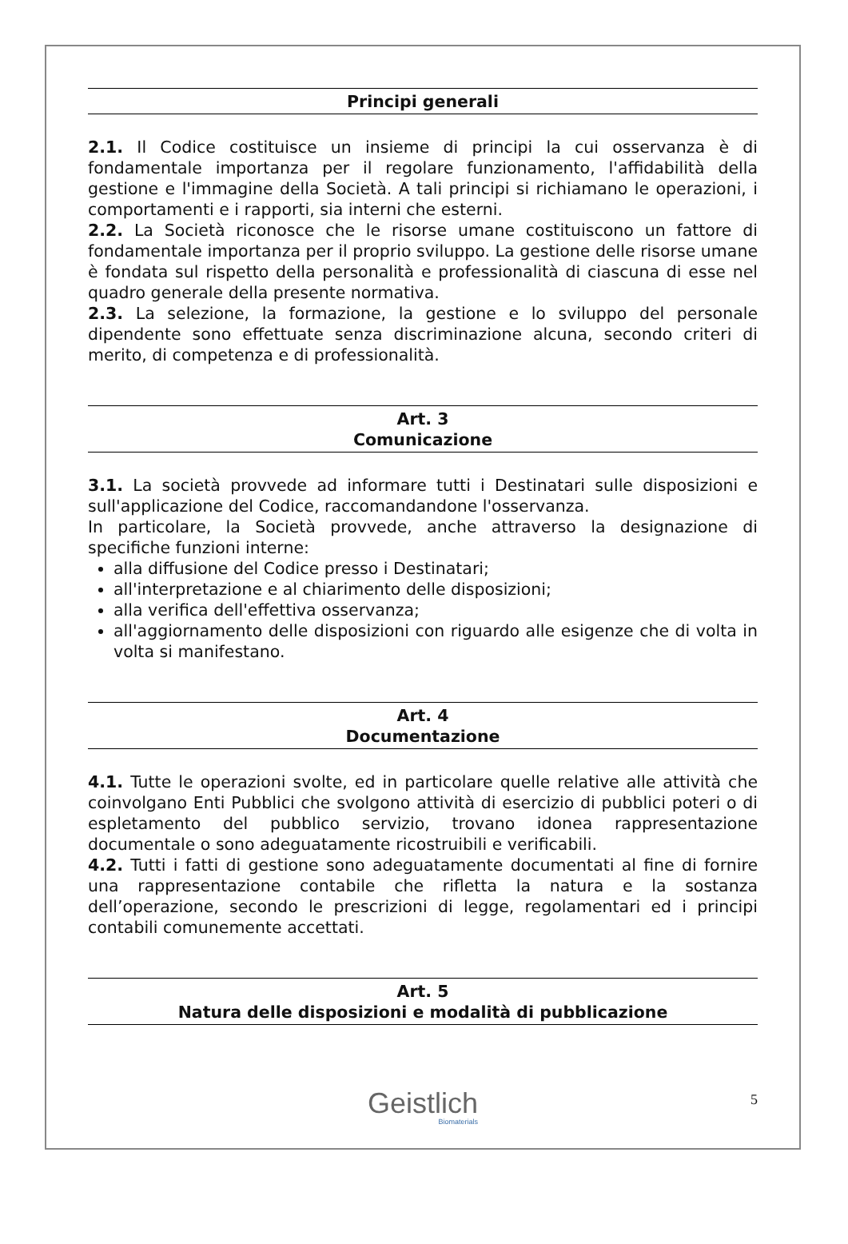Principi generali
2.1. Il Codice costituisce un insieme di principi la cui osservanza è di fondamentale importanza per il regolare funzionamento, l'affidabilità della gestione e l'immagine della Società. A tali principi si richiamano le operazioni, i comportamenti e i rapporti, sia interni che esterni.
2.2. La Società riconosce che le risorse umane costituiscono un fattore di fondamentale importanza per il proprio sviluppo. La gestione delle risorse umane è fondata sul rispetto della personalità e professionalità di ciascuna di esse nel quadro generale della presente normativa.
2.3. La selezione, la formazione, la gestione e lo sviluppo del personale dipendente sono effettuate senza discriminazione alcuna, secondo criteri di merito, di competenza e di professionalità.
Art. 3
Comunicazione
3.1. La società provvede ad informare tutti i Destinatari sulle disposizioni e sull'applicazione del Codice, raccomandandone l'osservanza.
In particolare, la Società provvede, anche attraverso la designazione di specifiche funzioni interne:
alla diffusione del Codice presso i Destinatari;
all'interpretazione e al chiarimento delle disposizioni;
alla verifica dell'effettiva osservanza;
all'aggiornamento delle disposizioni con riguardo alle esigenze che di volta in volta si manifestano.
Art. 4
Documentazione
4.1. Tutte le operazioni svolte, ed in particolare quelle relative alle attività che coinvolgano Enti Pubblici che svolgono attività di esercizio di pubblici poteri o di espletamento del pubblico servizio, trovano idonea rappresentazione documentale o sono adeguatamente ricostruibili e verificabili.
4.2. Tutti i fatti di gestione sono adeguatamente documentati al fine di fornire una rappresentazione contabile che rifletta la natura e la sostanza dell’operazione, secondo le prescrizioni di legge, regolamentari ed i principi contabili comunemente accettati.
Art. 5
Natura delle disposizioni e modalità di pubblicazione
Geistlich
Biomaterials
5